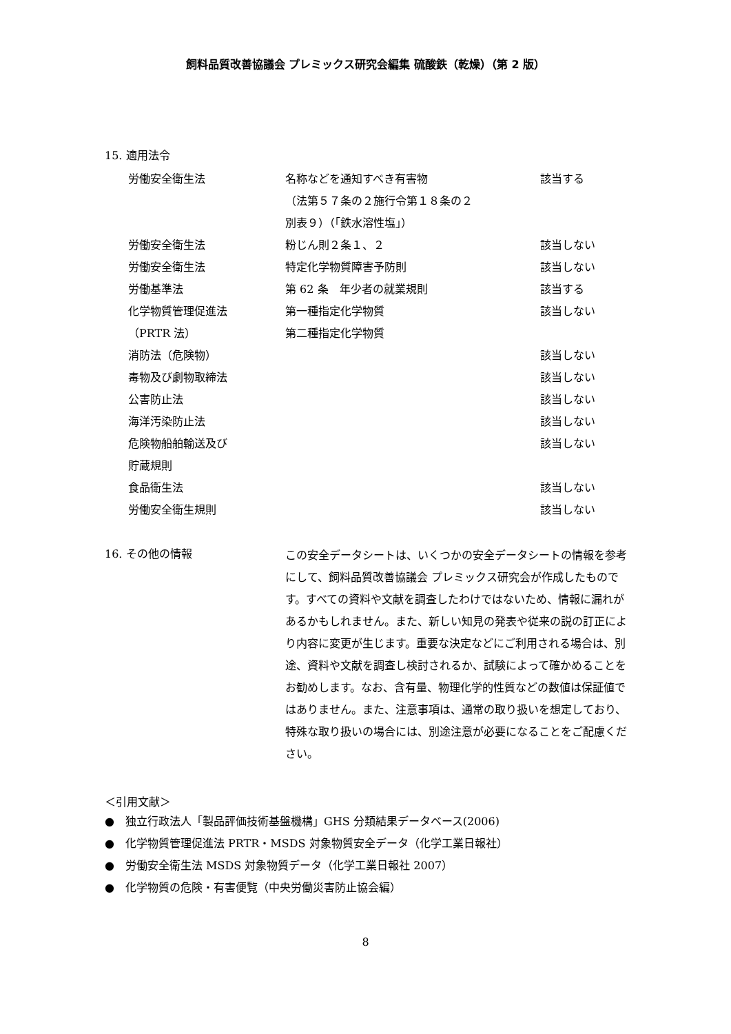飼料品質改善協議会 プレミックス研究会編集 硫酸鉄（乾燥）（第 2 版）
15. 適用法令
| 労働安全衛生法 | 名称などを通知すべき有害物 （法第５７条の２施行令第１８条の２ 別表９）（「鉄水溶性塩」） | 該当する |
| 労働安全衛生法 | 粉じん則２条１、２ | 該当しない |
| 労働安全衛生法 | 特定化学物質障害予防則 | 該当しない |
| 労働基準法 | 第 62 条 年少者の就業規則 | 該当する |
| 化学物質管理促進法 （PRTR 法） | 第一種指定化学物質 第二種指定化学物質 | 該当しない |
| 消防法（危険物） | | 該当しない |
| 毒物及び劇物取締法 | | 該当しない |
| 公害防止法 | | 該当しない |
| 海洋汚染防止法 | | 該当しない |
| 危険物船舶輸送及び 貯蔵規則 | | 該当しない |
| 食品衛生法 | | 該当しない |
| 労働安全衛生規則 | | 該当しない |
16. その他の情報
この安全データシートは、いくつかの安全データシートの情報を参考にして、飼料品質改善協議会 プレミックス研究会が作成したものです。すべての資料や文献を調査したわけではないため、情報に漏れがあるかもしれません。また、新しい知見の発表や従来の説の訂正により内容に変更が生じます。重要な決定などにご利用される場合は、別途、資料や文献を調査し検討されるか、試験によって確かめることをお勧めします。なお、含有量、物理化学的性質などの数値は保証値ではありません。また、注意事項は、通常の取り扱いを想定しており、特殊な取り扱いの場合には、別途注意が必要になることをご配慮ください。
＜引用文献＞
●　独立行政法人「製品評価技術基盤機構」GHS 分類結果データベース(2006)
●　化学物質管理促進法 PRTR・MSDS 対象物質安全データ（化学工業日報社）
●　労働安全衛生法 MSDS 対象物質データ（化学工業日報社 2007）
●　化学物質の危険・有害便覧（中央労働災害防止協会編）
8